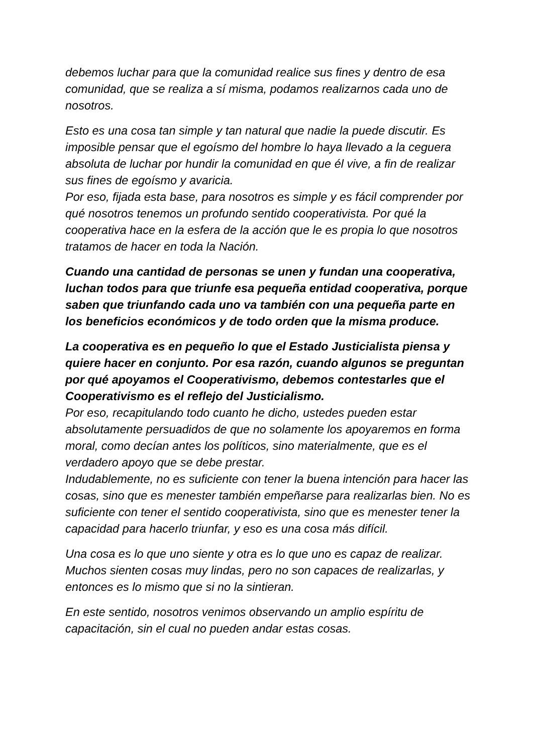debemos luchar para que la comunidad realice sus fines y dentro de esa comunidad, que se realiza a sí misma, podamos realizarnos cada uno de nosotros.
Esto es una cosa tan simple y tan natural que nadie la puede discutir. Es imposible pensar que el egoísmo del hombre lo haya llevado a la ceguera absoluta de luchar por hundir la comunidad en que él vive, a fin de realizar sus fines de egoísmo y avaricia.
Por eso, fijada esta base, para nosotros es simple y es fácil comprender por qué nosotros tenemos un profundo sentido cooperativista. Por qué la cooperativa hace en la esfera de la acción que le es propia lo que nosotros tratamos de hacer en toda la Nación.
Cuando una cantidad de personas se unen y fundan una cooperativa, luchan todos para que triunfe esa pequeña entidad cooperativa, porque saben que triunfando cada uno va también con una pequeña parte en los beneficios económicos y de todo orden que la misma produce.
La cooperativa es en pequeño lo que el Estado Justicialista piensa y quiere hacer en conjunto. Por esa razón, cuando algunos se preguntan por qué apoyamos el Cooperativismo, debemos contestarles que el Cooperativismo es el reflejo del Justicialismo.
Por eso, recapitulando todo cuanto he dicho, ustedes pueden estar absolutamente persuadidos de que no solamente los apoyaremos en forma moral, como decían antes los políticos, sino materialmente, que es el verdadero apoyo que se debe prestar.
Indudablemente, no es suficiente con tener la buena intención para hacer las cosas, sino que es menester también empeñarse para realizarlas bien. No es suficiente con tener el sentido cooperativista, sino que es menester tener la capacidad para hacerlo triunfar, y eso es una cosa más difícil.
Una cosa es lo que uno siente y otra es lo que uno es capaz de realizar. Muchos sienten cosas muy lindas, pero no son capaces de realizarlas, y entonces es lo mismo que si no la sintieran.
En este sentido, nosotros venimos observando un amplio espíritu de capacitación, sin el cual no pueden andar estas cosas.